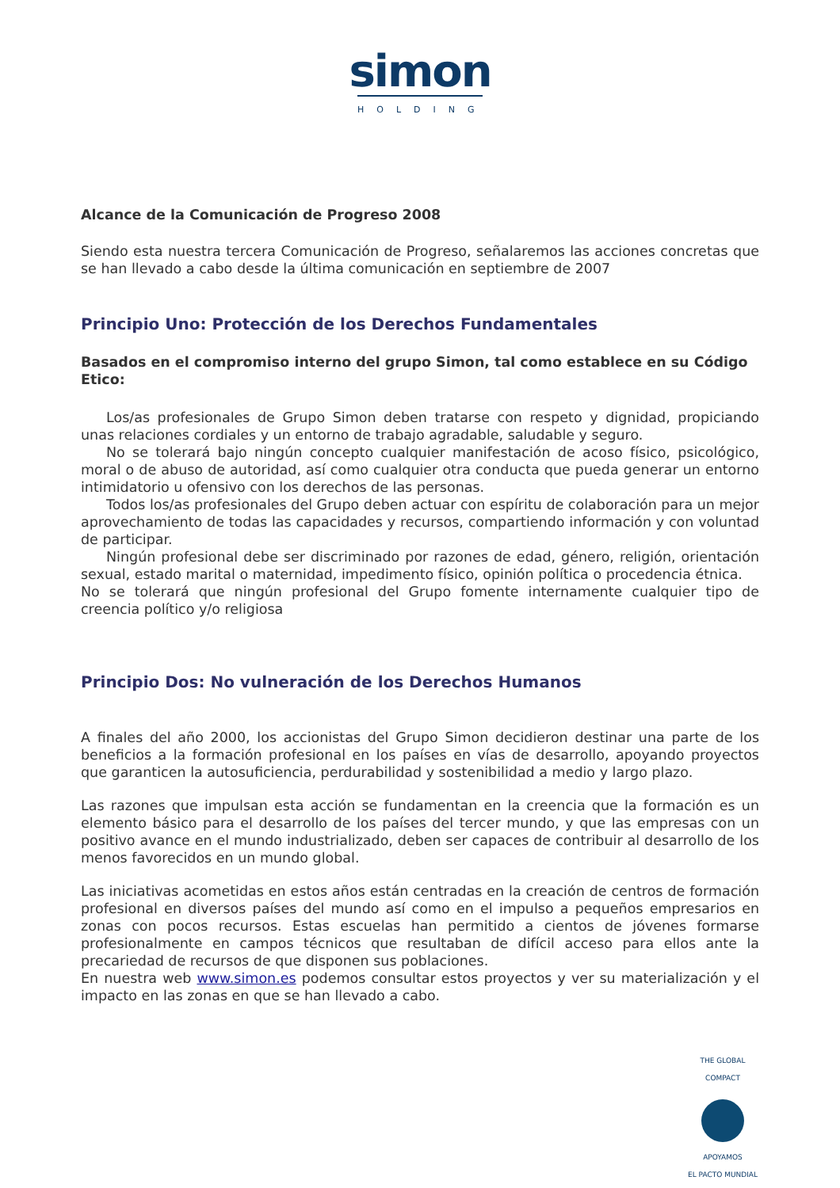simon
HOLDING
Alcance de la Comunicación de Progreso 2008
Siendo esta nuestra tercera Comunicación de Progreso, señalaremos las acciones concretas que se han llevado a cabo desde la última comunicación en septiembre de 2007
Principio Uno: Protección de los Derechos Fundamentales
Basados en el compromiso interno del grupo Simon, tal como establece en su Código Etico:
Los/as profesionales de Grupo Simon deben tratarse con respeto y dignidad, propiciando unas relaciones cordiales y un entorno de trabajo agradable, saludable y seguro.
No se tolerará bajo ningún concepto cualquier manifestación de acoso físico, psicológico, moral o de abuso de autoridad, así como cualquier otra conducta que pueda generar un entorno intimidatorio u ofensivo con los derechos de las personas.
Todos los/as profesionales del Grupo deben actuar con espíritu de colaboración para un mejor aprovechamiento de todas las capacidades y recursos, compartiendo información y con voluntad de participar.
Ningún profesional debe ser discriminado por razones de edad, género, religión, orientación sexual, estado marital o maternidad, impedimento físico, opinión política o procedencia étnica.
No se tolerará que ningún profesional del Grupo fomente internamente cualquier tipo de creencia político y/o religiosa
Principio Dos: No vulneración de los Derechos Humanos
A finales del año 2000, los accionistas del Grupo Simon decidieron destinar una parte de los beneficios a la formación profesional en los países en vías de desarrollo, apoyando proyectos que garanticen la autosuficiencia, perdurabilidad y sostenibilidad a medio y largo plazo.
Las razones que impulsan esta acción se fundamentan en la creencia que la formación es un elemento básico para el desarrollo de los países del tercer mundo, y que las empresas con un positivo avance en el mundo industrializado, deben ser capaces de contribuir al desarrollo de los menos favorecidos en un mundo global.
Las iniciativas acometidas en estos años están centradas en la creación de centros de formación profesional en diversos países del mundo así como en el impulso a pequeños empresarios en zonas con pocos recursos. Estas escuelas han permitido a cientos de jóvenes formarse profesionalmente en campos técnicos que resultaban de difícil acceso para ellos ante la precariedad de recursos de que disponen sus poblaciones.
En nuestra web www.simon.es podemos consultar estos proyectos y ver su materialización y el impacto en las zonas en que se han llevado a cabo.
THE GLOBAL COMPACT
APOYAMOS
EL PACTO MUNDIAL